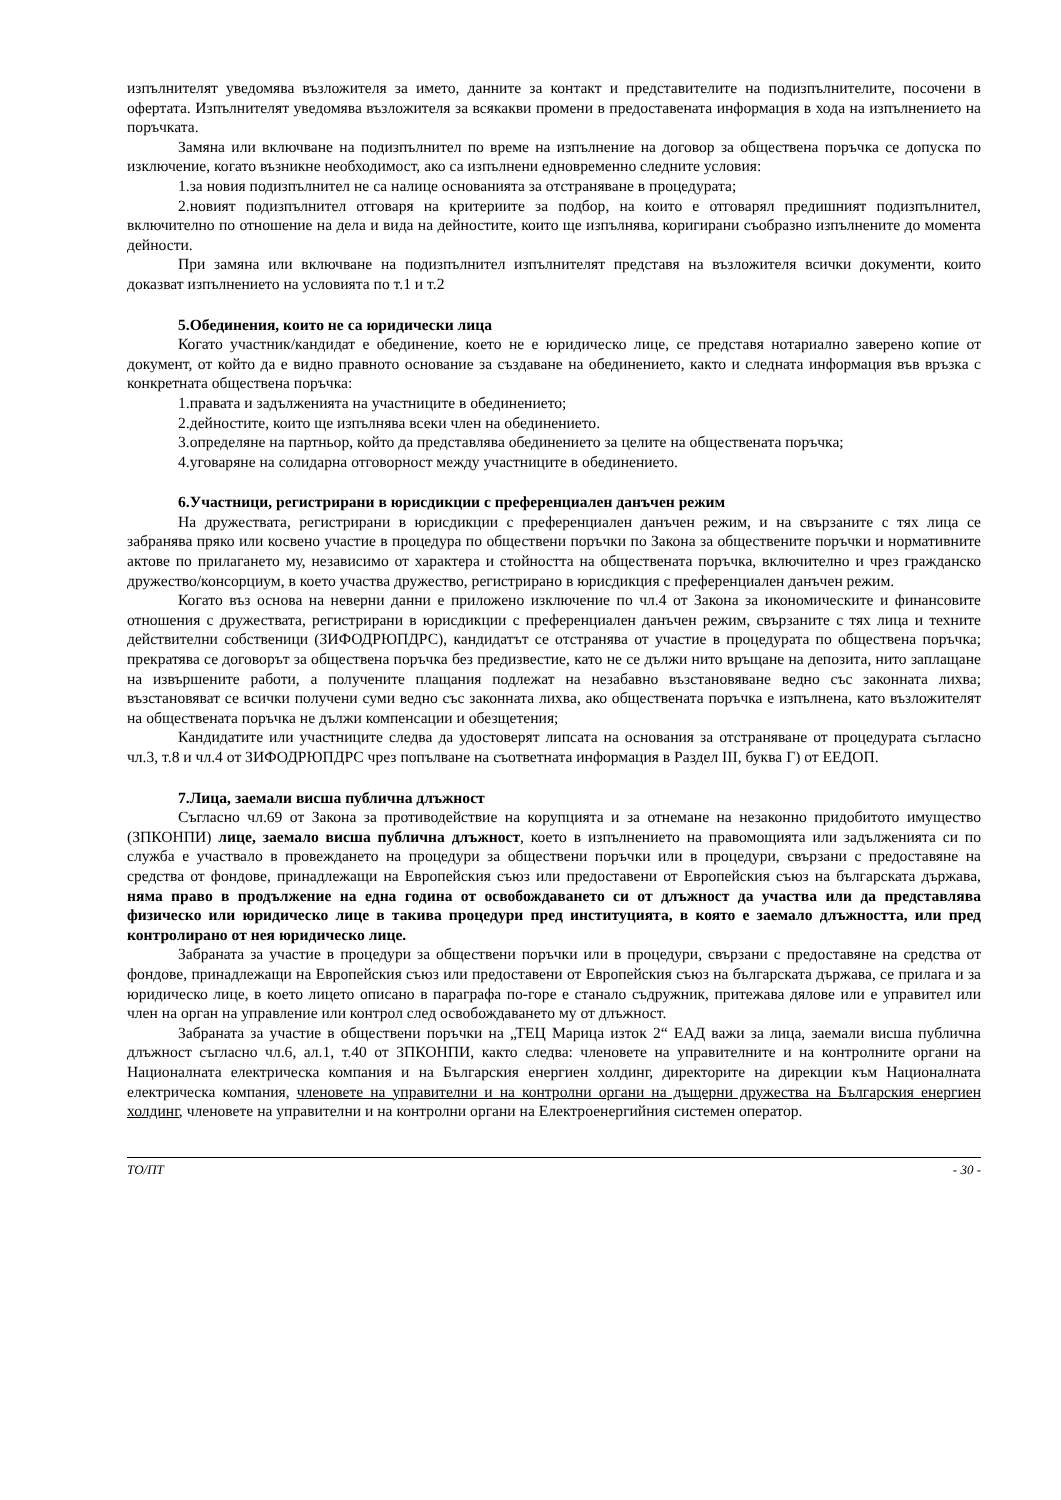изпълнителят уведомява възложителя за името, данните за контакт и представителите на подизпълнителите, посочени в офертата. Изпълнителят уведомява възложителя за всякакви промени в предоставената информация в хода на изпълнението на поръчката.
Замяна или включване на подизпълнител по време на изпълнение на договор за обществена поръчка се допуска по изключение, когато възникне необходимост, ако са изпълнени едновременно следните условия:
1.за новия подизпълнител не са налице основанията за отстраняване в процедурата;
2.новият подизпълнител отговаря на критериите за подбор, на които е отговарял предишният подизпълнител, включително по отношение на дела и вида на дейностите, които ще изпълнява, коригирани съобразно изпълнените до момента дейности.
При замяна или включване на подизпълнител изпълнителят представя на възложителя всички документи, които доказват изпълнението на условията по т.1 и т.2
5.Обединения, които не са юридически лица
Когато участник/кандидат е обединение, което не е юридическо лице, се представя нотариално заверено копие от документ, от който да е видно правното основание за създаване на обединението, както и следната информация във връзка с конкретната обществена поръчка:
1.правата и задълженията на участниците в обединението;
2.дейностите, които ще изпълнява всеки член на обединението.
3.определяне на партньор, който да представлява обединението за целите на обществената поръчка;
4.уговаряне на солидарна отговорност между участниците в обединението.
6.Участници, регистрирани в юрисдикции с преференциален данъчен режим
На дружествата, регистрирани в юрисдикции с преференциален данъчен режим, и на свързаните с тях лица се забранява пряко или косвено участие в процедура по обществени поръчки по Закона за обществените поръчки и нормативните актове по прилагането му, независимо от характера и стойността на обществената поръчка, включително и чрез гражданско дружество/консорциум, в което участва дружество, регистрирано в юрисдикция с преференциален данъчен режим.
Когато въз основа на неверни данни е приложено изключение по чл.4 от Закона за икономическите и финансовите отношения с дружествата, регистрирани в юрисдикции с преференциален данъчен режим, свързаните с тях лица и техните действителни собственици (ЗИФОДРЮПДРС), кандидатът се отстранява от участие в процедурата по обществена поръчка; прекратява се договорът за обществена поръчка без предизвестие, като не се дължи нито връщане на депозита, нито заплащане на извършените работи, а получените плащания подлежат на незабавно възстановяване ведно със законната лихва; възстановяват се всички получени суми ведно със законната лихва, ако обществената поръчка е изпълнена, като възложителят на обществената поръчка не дължи компенсации и обезщетения;
Кандидатите или участниците следва да удостоверят липсата на основания за отстраняване от процедурата съгласно чл.3, т.8 и чл.4 от ЗИФОДРЮПДРС чрез попълване на съответната информация в Раздел III, буква Г) от ЕЕДОП.
7.Лица, заемали висша публична длъжност
Съгласно чл.69 от Закона за противодействие на корупцията и за отнемане на незаконно придобитото имущество (ЗПКОНПИ) лице, заемало висша публична длъжност, което в изпълнението на правомощията или задълженията си по служба е участвало в провеждането на процедури за обществени поръчки или в процедури, свързани с предоставяне на средства от фондове, принадлежащи на Европейския съюз или предоставени от Европейския съюз на българската държава, няма право в продължение на една година от освобождаването си от длъжност да участва или да представлява физическо или юридическо лице в такива процедури пред институцията, в която е заемало длъжността, или пред контролирано от нея юридическо лице.
Забраната за участие в процедури за обществени поръчки или в процедури, свързани с предоставяне на средства от фондове, принадлежащи на Европейския съюз или предоставени от Европейския съюз на българската държава, се прилага и за юридическо лице, в което лицето описано в параграфа по-горе е станало съдружник, притежава дялове или е управител или член на орган на управление или контрол след освобождаването му от длъжност.
Забраната за участие в обществени поръчки на „ТЕЦ Марица изток 2“ ЕАД важи за лица, заемали висша публична длъжност съгласно чл.6, ал.1, т.40 от ЗПКОНПИ, както следва: членовете на управителните и на контролните органи на Националната електрическа компания и на Българския енергиен холдинг, директорите на дирекции към Националната електрическа компания, членовете на управителни и на контролни органи на дъщерни дружества на Българския енергиен холдинг, членовете на управителни и на контролни органи на Електроенергийния системен оператор.
ТО/ПТ - 30 -